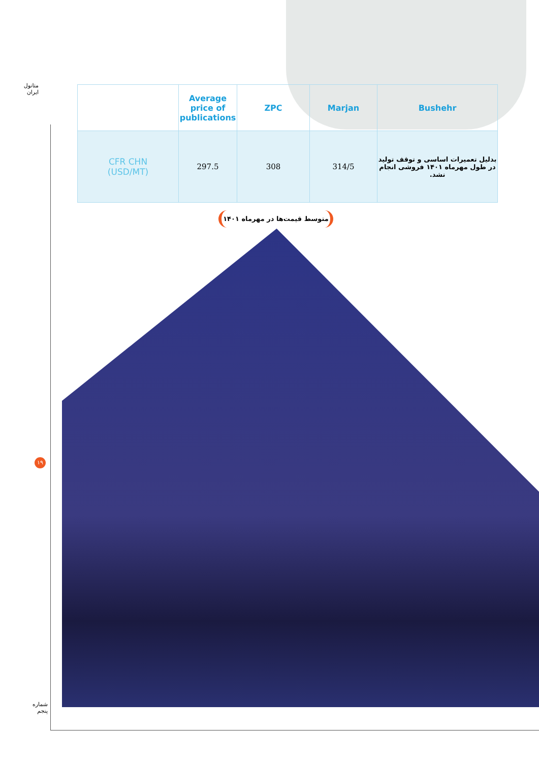متانول ایران
| | Average price of publications | ZPC | Marjan | Bushehr |
| --- | --- | --- | --- | --- |
| CFR CHN (USD/MT) | 297.5 | 308 | 314/5 | بدلیل تعمیرات اساسی و توقف تولید در طول مهرماه ۱۴۰۱ فروشی انجام نشد. |
متوسط قیمت‌ها در مهرماه ۱۴۰۱
۱۹
شماره پنجم